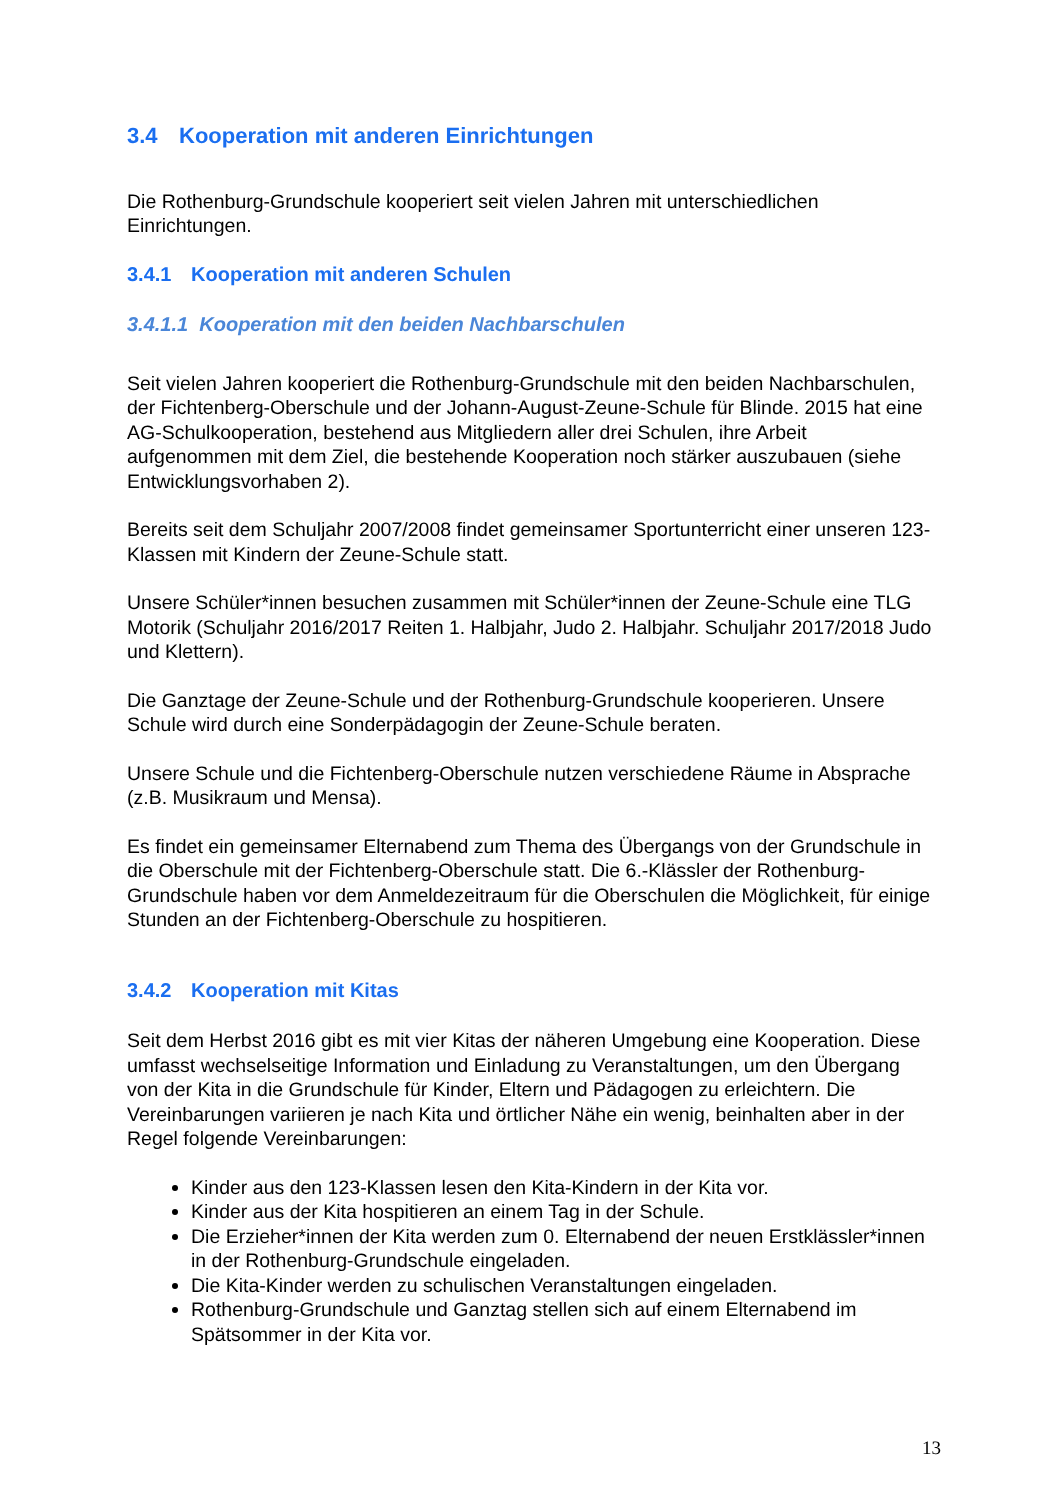3.4 Kooperation mit anderen Einrichtungen
Die Rothenburg-Grundschule kooperiert seit vielen Jahren mit unterschiedlichen Einrichtungen.
3.4.1 Kooperation mit anderen Schulen
3.4.1.1 Kooperation mit den beiden Nachbarschulen
Seit vielen Jahren kooperiert die Rothenburg-Grundschule mit den beiden Nachbarschulen, der Fichtenberg-Oberschule und der Johann-August-Zeune-Schule für Blinde. 2015 hat eine AG-Schulkooperation, bestehend aus Mitgliedern aller drei Schulen, ihre Arbeit aufgenommen mit dem Ziel, die bestehende Kooperation noch stärker auszubauen (siehe Entwicklungsvorhaben 2).
Bereits seit dem Schuljahr 2007/2008 findet gemeinsamer Sportunterricht einer unseren 123-Klassen mit Kindern der Zeune-Schule statt.
Unsere Schüler*innen besuchen zusammen mit Schüler*innen der Zeune-Schule eine TLG Motorik (Schuljahr 2016/2017 Reiten 1. Halbjahr, Judo 2. Halbjahr. Schuljahr 2017/2018 Judo und Klettern).
Die Ganztage der Zeune-Schule und der Rothenburg-Grundschule kooperieren. Unsere Schule wird durch eine Sonderpädagogin der Zeune-Schule beraten.
Unsere Schule und die Fichtenberg-Oberschule nutzen verschiedene Räume in Absprache (z.B. Musikraum und Mensa).
Es findet ein gemeinsamer Elternabend zum Thema des Übergangs von der Grundschule in die Oberschule mit der Fichtenberg-Oberschule statt. Die 6.-Klässler der Rothenburg-Grundschule haben vor dem Anmeldezeitraum für die Oberschulen die Möglichkeit, für einige Stunden an der Fichtenberg-Oberschule zu hospitieren.
3.4.2 Kooperation mit Kitas
Seit dem Herbst 2016 gibt es mit vier Kitas der näheren Umgebung eine Kooperation. Diese umfasst wechselseitige Information und Einladung zu Veranstaltungen, um den Übergang von der Kita in die Grundschule für Kinder, Eltern und Pädagogen zu erleichtern. Die Vereinbarungen variieren je nach Kita und örtlicher Nähe ein wenig, beinhalten aber in der Regel folgende Vereinbarungen:
Kinder aus den 123-Klassen lesen den Kita-Kindern in der Kita vor.
Kinder aus der Kita hospitieren an einem Tag in der Schule.
Die Erzieher*innen der Kita werden zum 0. Elternabend der neuen Erstklässler*innen in der Rothenburg-Grundschule eingeladen.
Die Kita-Kinder werden zu schulischen Veranstaltungen eingeladen.
Rothenburg-Grundschule und Ganztag stellen sich auf einem Elternabend im Spätsommer in der Kita vor.
13